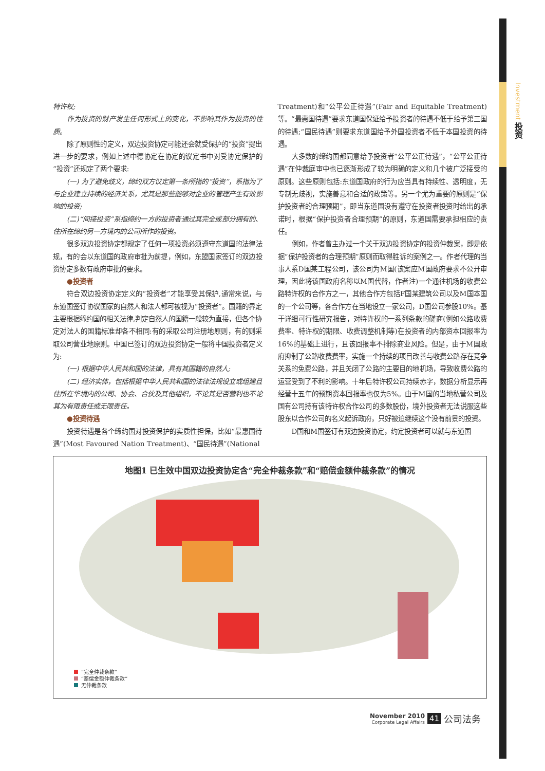Investment 投资
特许权;
作为投资的财产发生任何形式上的变化，不影响其作为投资的性质。
除了原则性的定义，双边投资协定可能还会就受保护的“投资”提出进一步的要求，例如上述中德协定在协定的议定书中对受协定保护的“投资”还规定了两个要求:
(一) 为了避免歧义，缔约双方议定第一条所指的“投资”，系指为了与企业建立持续的经济关系，尤其是那些能够对企业的管理产生有效影响的投资;
(二)“间接投资”系指缔约一方的投资者通过其完全或部分拥有的、住所在缔约另一方境内的公司所作的投资。
很多双边投资协定都规定了任何一项投资必须遵守东道国的法律法规，有的会以东道国的政府审批为前提，例如，东盟国家签订的双边投资协定多数有政府审批的要求。
●投资者
符合双边投资协定定义的“投资者”才能享受其保护,通常来说，与东道国签订协议国家的自然人和法人都可被视为“投资者”。国籍的界定主要根据缔约国的相关法律,判定自然人的国籍一般较为直接，但各个协定对法人的国籍标准却各不相同:有的采取公司注册地原则，有的则采取公司营业地原则。中国已签订的双边投资协定一般将中国投资者定义为:
(一) 根据中华人民共和国的法律，具有其国籍的自然人;
(二) 经济实体，包括根据中华人民共和国的法律法规设立或组建且住所在华境内的公司、协会、合伙及其他组织，不论其是否营利也不论其为有限责任或无限责任。
●投资待遇
投资待遇是各个缔约国对投资保护的实质性担保，比如“最惠国待遇”(Most Favoured Nation Treatment)、“国民待遇”(National
Treatment)和“公平公正待遇”(Fair and Equitable Treatment)等。“最惠国待遇”要求东道国保证给予投资者的待遇不低于给予第三国的待遇;“国民待遇”则要求东道国给予外国投资者不低于本国投资的待遇。
大多数的缔约国都同意给予投资者“公平公正待遇”，“公平公正待遇”在仲裁庭审中也已逐渐形成了较为明确的定义和几个被广泛接受的原则。这些原则包括:东道国政府的行为应当具有持续性、透明度，无专制无歧视，实施善意和合适的政策等。另一个尤为重要的原则是“保护投资者的合理预期”，即当东道国没有遵守在投资者投资时给出的承诺时，根据“保护投资者合理预期”的原则，东道国需要承担相应的责任。
例如，作者曾主办过一个关于双边投资协定的投资仲裁案，即是依据“保护投资者的合理预期”原则而取得胜诉的案例之一。作者代理的当事人系D国某工程公司，该公司为M国(该案应M国政府要求不公开审理，因此将该国政府名称以M国代替，作者注)一个通往机场的收费公路特许权的合作方之一，其他合作方包括F国某建筑公司以及M国本国的一个公司等，各合作方在当地设立一家公司，D国公司参股10%。基于详细可行性研究报告，对特许权的一系列条款的磋商(例如公路收费费率、特许权的期限、收费调整机制等)在投资者的内部资本回报率为16%的基础上进行，且该回报率不排除商业风险。但是，由于M国政府抑制了公路收费费率，实施一个持续的项目改善与收费公路存在竞争关系的免费公路，并且关闭了公路的主要目的地机场，导致收费公路的运营受到了不利的影响。十年后特许权公司持续赤字，数据分析显示再经营十五年的预期资本回报率也仅为5%。由于M国的当地私营公司及国有公司持有该特许权合作公司的多数股份，境外投资者无法说服这些股东以合作公司的名义起诉政府，只好被迫继续这个没有前景的投资。
D国和M国签订有双边投资协定，约定投资者可以就与东道国
地图1 已生效中国双边投资协定含“完全仲裁条款”和“赔偿金额仲裁条款”的情况
“完全仲裁条款”
“赔偿金额仲裁条款”
无仲裁条款
November 2010
Corporate Legal Affairs
41 公司法务